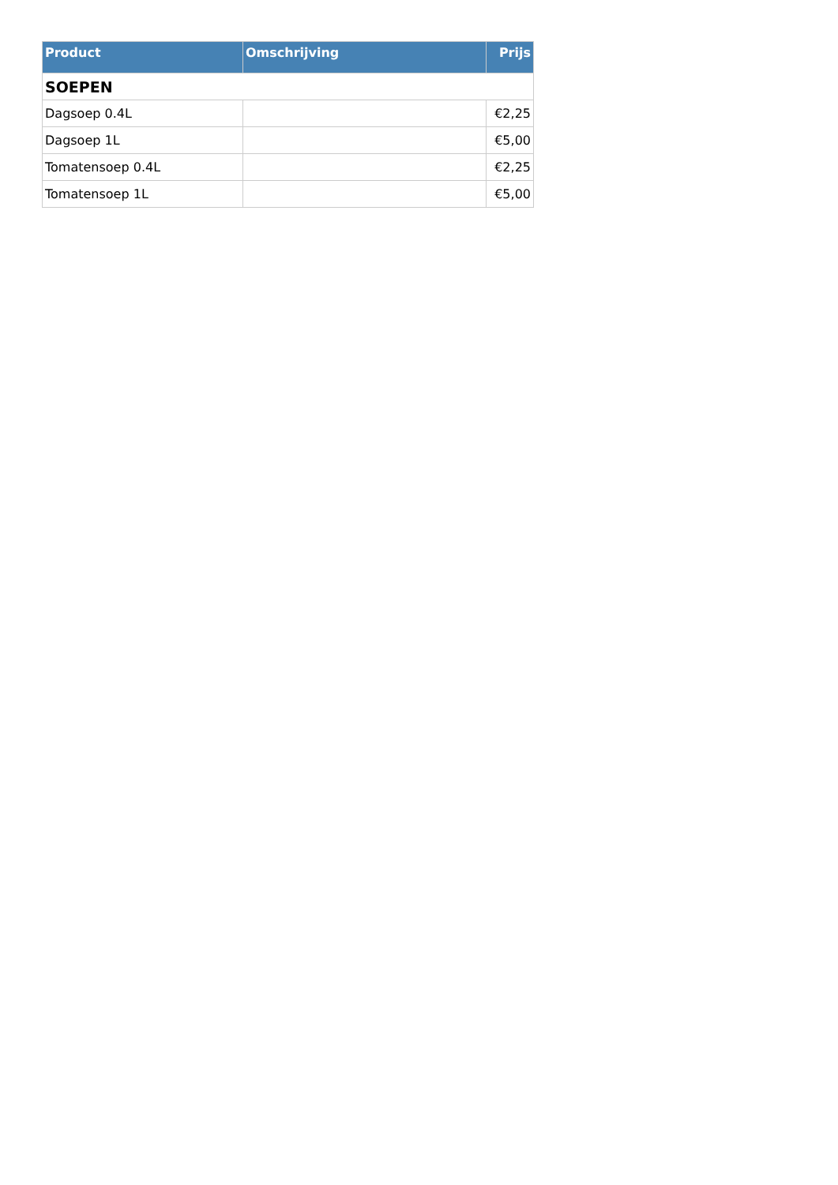| Product | Omschrijving | Prijs |
| --- | --- | --- |
| SOEPEN | | |
| Dagsoep 0.4L | | €2,25 |
| Dagsoep 1L | | €5,00 |
| Tomatensoep 0.4L | | €2,25 |
| Tomatensoep 1L | | €5,00 |